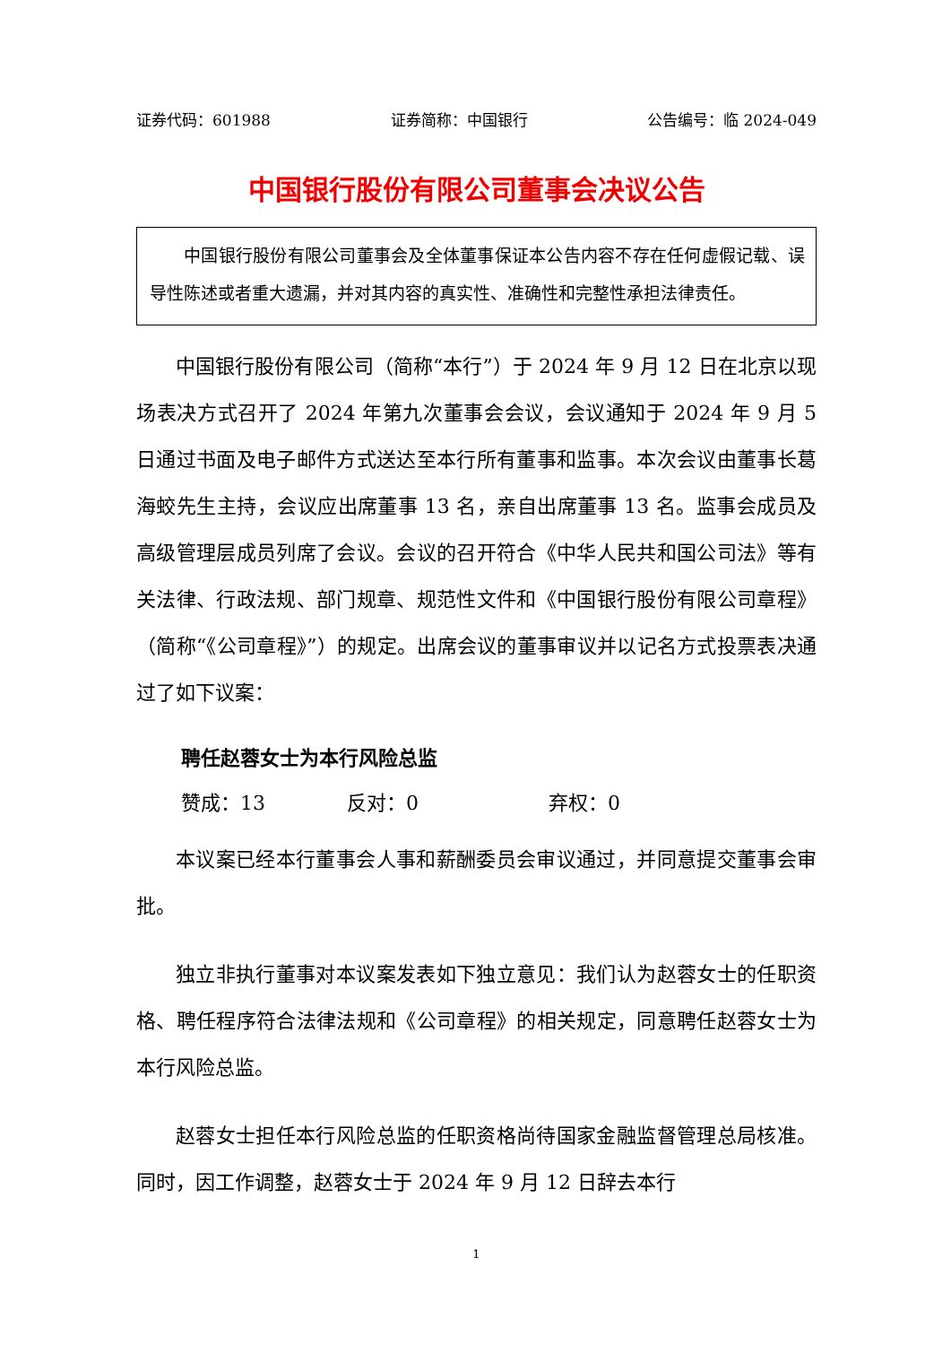证券代码：601988 证券简称：中国银行 公告编号：临 2024-049
中国银行股份有限公司董事会决议公告
中国银行股份有限公司董事会及全体董事保证本公告内容不存在任何虚假记载、误导性陈述或者重大遗漏，并对其内容的真实性、准确性和完整性承担法律责任。
中国银行股份有限公司（简称“本行”）于 2024 年 9 月 12 日在北京以现场表决方式召开了 2024 年第九次董事会会议，会议通知于 2024 年 9 月 5 日通过书面及电子邮件方式送达至本行所有董事和监事。本次会议由董事长葛海蛟先生主持，会议应出席董事 13 名，亲自出席董事 13 名。监事会成员及高级管理层成员列席了会议。会议的召开符合《中华人民共和国公司法》等有关法律、行政法规、部门规章、规范性文件和《中国银行股份有限公司章程》（简称“《公司章程》”）的规定。出席会议的董事审议并以记名方式投票表决通过了如下议案：
聘任赵蓉女士为本行风险总监
赞成：13 反对：0 弃权：0
本议案已经本行董事会人事和薪酬委员会审议通过，并同意提交董事会审批。
独立非执行董事对本议案发表如下独立意见：我们认为赵蓉女士的任职资格、聘任程序符合法律法规和《公司章程》的相关规定，同意聘任赵蓉女士为本行风险总监。
赵蓉女士担任本行风险总监的任职资格尚待国家金融监督管理总局核准。同时，因工作调整，赵蓉女士于 2024 年 9 月 12 日辞去本行
1